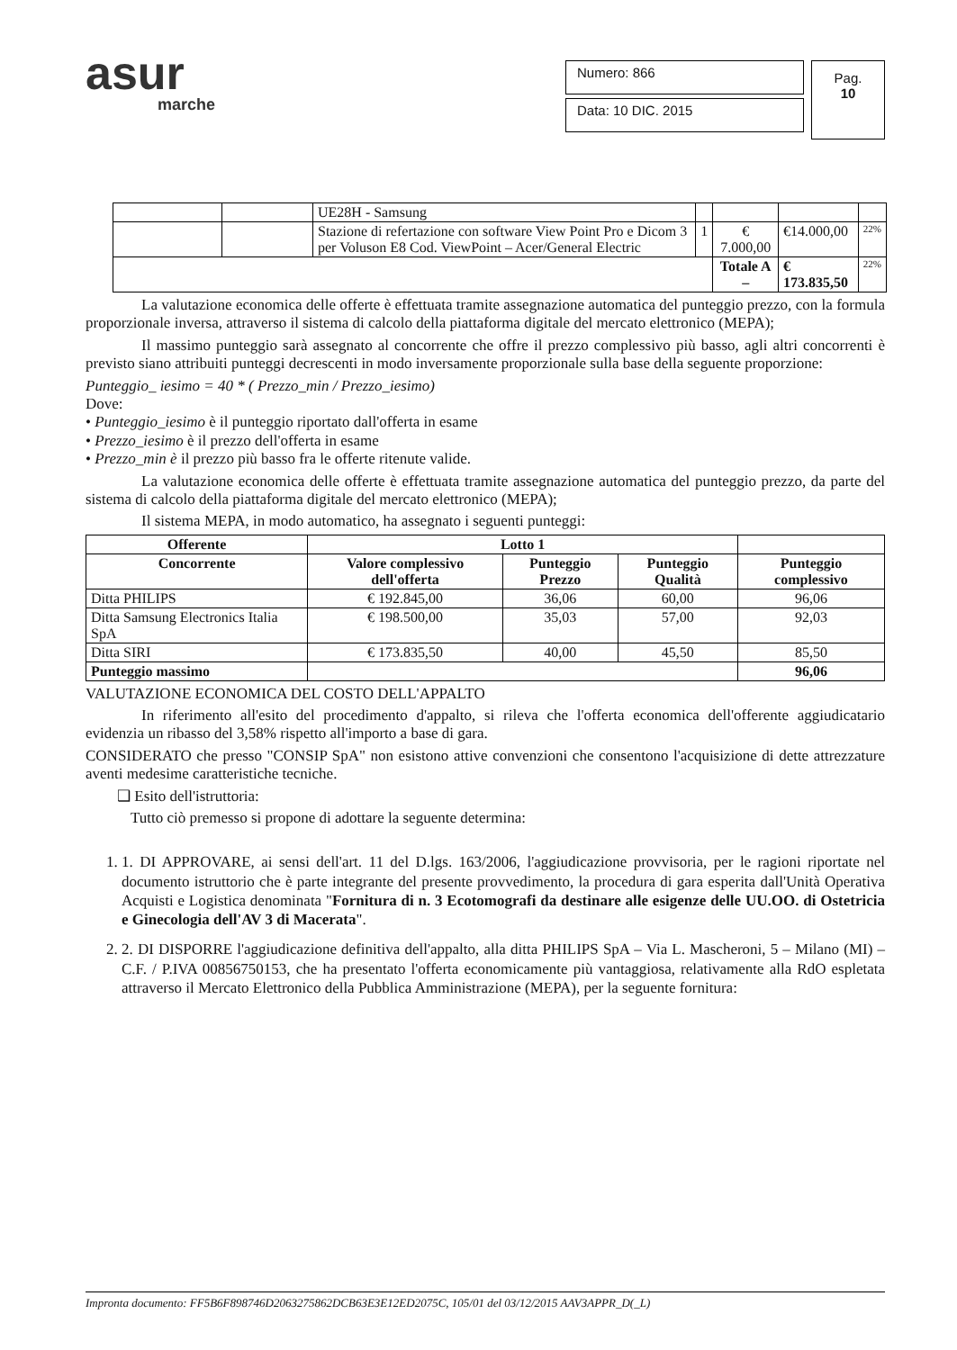asur
marche
Numero: 866
Data: 10 DIC. 2015
Pag.
10
| | | UE28H - Samsung | | | | |
| | | Stazione di refertazione con software View Point Pro e Dicom 3 per Voluson E8 Cod. ViewPoint – Acer/General Electric | 1 | € 7.000,00 | €14.000,00 | 22% |
| | | | | Totale A – | € 173.835,50 | 22% |
La valutazione economica delle offerte è effettuata tramite assegnazione automatica del punteggio prezzo, con la formula proporzionale inversa, attraverso il sistema di calcolo della piattaforma digitale del mercato elettronico (MEPA);
Il massimo punteggio sarà assegnato al concorrente che offre il prezzo complessivo più basso, agli altri concorrenti è previsto siano attribuiti punteggi decrescenti in modo inversamente proporzionale sulla base della seguente proporzione:
Punteggio_ iesimo = 40 * ( Prezzo_min / Prezzo_iesimo)
Dove:
• Punteggio_iesimo è il punteggio riportato dall'offerta in esame
• Prezzo_iesimo è il prezzo dell'offerta in esame
• Prezzo_min è il prezzo più basso fra le offerte ritenute valide.
La valutazione economica delle offerte è effettuata tramite assegnazione automatica del punteggio prezzo, da parte del sistema di calcolo della piattaforma digitale del mercato elettronico (MEPA);
Il sistema MEPA, in modo automatico, ha assegnato i seguenti punteggi:
| Offerente | Lotto 1 | | | |
| --- | --- | --- | --- | --- |
| Concorrente | Valore complessivo dell'offerta | Punteggio Prezzo | Punteggio Qualità | Punteggio complessivo |
| Ditta PHILIPS | € 192.845,00 | 36,06 | 60,00 | 96,06 |
| Ditta Samsung Electronics Italia SpA | € 198.500,00 | 35,03 | 57,00 | 92,03 |
| Ditta SIRI | € 173.835,50 | 40,00 | 45,50 | 85,50 |
| Punteggio massimo | | | | 96,06 |
VALUTAZIONE ECONOMICA DEL COSTO DELL'APPALTO
In riferimento all'esito del procedimento d'appalto, si rileva che l'offerta economica dell'offerente aggiudicatario evidenzia un ribasso del 3,58% rispetto all'importo a base di gara.
CONSIDERATO che presso "CONSIP SpA" non esistono attive convenzioni che consentono l'acquisizione di dette attrezzature aventi medesime caratteristiche tecniche.
❑ Esito dell'istruttoria:
Tutto ciò premesso si propone di adottare la seguente determina:
1. 1. DI APPROVARE, ai sensi dell'art. 11 del D.lgs. 163/2006, l'aggiudicazione provvisoria, per le ragioni riportate nel documento istruttorio che è parte integrante del presente provvedimento, la procedura di gara esperita dall'Unità Operativa Acquisti e Logistica denominata "Fornitura di n. 3 Ecotomografi da destinare alle esigenze delle UU.OO. di Ostetricia e Ginecologia dell'AV 3 di Macerata".
2. 2. DI DISPORRE l'aggiudicazione definitiva dell'appalto, alla ditta PHILIPS SpA – Via L. Mascheroni, 5 – Milano (MI) – C.F. / P.IVA 00856750153, che ha presentato l'offerta economicamente più vantaggiosa, relativamente alla RdO espletata attraverso il Mercato Elettronico della Pubblica Amministrazione (MEPA), per la seguente fornitura:
Impronta documento: FF5B6F898746D2063275862DCB63E3E12ED2075C, 105/01 del 03/12/2015 AAV3APPR_D(_L)